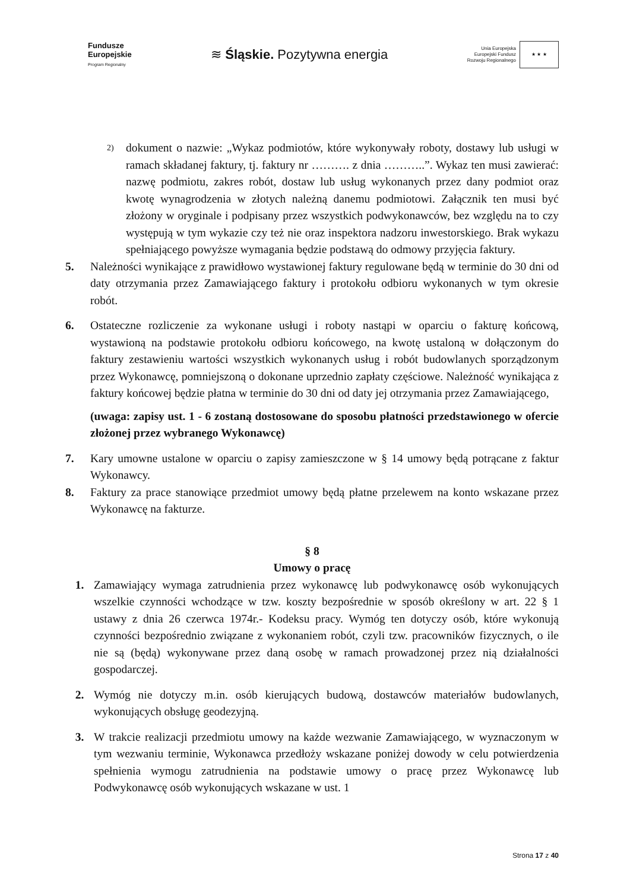Fundusze
Europejskie
Program Regionalny
≋ Śląskie. Pozytywna energia
Unia Europejska
Europejski Fundusz
Rozwoju Regionalnego
★ ★ ★
2)
dokument o nazwie: „Wykaz podmiotów, które wykonywały roboty, dostawy lub usługi w ramach składanej faktury, tj. faktury nr ………. z dnia ………..”. Wykaz ten musi zawierać: nazwę podmiotu, zakres robót, dostaw lub usług wykonanych przez dany podmiot oraz kwotę wynagrodzenia w złotych należną danemu podmiotowi. Załącznik ten musi być złożony w oryginale i podpisany przez wszystkich podwykonawców, bez względu na to czy występują w tym wykazie czy też nie oraz inspektora nadzoru inwestorskiego. Brak wykazu spełniającego powyższe wymagania będzie podstawą do odmowy przyjęcia faktury.
5. Należności wynikające z prawidłowo wystawionej faktury regulowane będą w terminie do 30 dni od daty otrzymania przez Zamawiającego faktury i protokołu odbioru wykonanych w tym okresie robót.
6. Ostateczne rozliczenie za wykonane usługi i roboty nastąpi w oparciu o fakturę końcową, wystawioną na podstawie protokołu odbioru końcowego, na kwotę ustaloną w dołączonym do faktury zestawieniu wartości wszystkich wykonanych usług i robót budowlanych sporządzonym przez Wykonawcę, pomniejszoną o dokonane uprzednio zapłaty częściowe. Należność wynikająca z faktury końcowej będzie płatna w terminie do 30 dni od daty jej otrzymania przez Zamawiającego,
(uwaga: zapisy ust. 1 - 6 zostaną dostosowane do sposobu płatności przedstawionego w ofercie złożonej przez wybranego Wykonawcę)
7. Kary umowne ustalone w oparciu o zapisy zamieszczone w § 14 umowy będą potrącane z faktur Wykonawcy.
8. Faktury za prace stanowiące przedmiot umowy będą płatne przelewem na konto wskazane przez Wykonawcę na fakturze.
§ 8
Umowy o pracę
1. Zamawiający wymaga zatrudnienia przez wykonawcę lub podwykonawcę osób wykonujących wszelkie czynności wchodzące w tzw. koszty bezpośrednie w sposób określony w art. 22 § 1 ustawy z dnia 26 czerwca 1974r.- Kodeksu pracy. Wymóg ten dotyczy osób, które wykonują czynności bezpośrednio związane z wykonaniem robót, czyli tzw. pracowników fizycznych, o ile nie są (będą) wykonywane przez daną osobę w ramach prowadzonej przez nią działalności gospodarczej.
2. Wymóg nie dotyczy m.in. osób kierujących budową, dostawców materiałów budowlanych, wykonujących obsługę geodezyjną.
3. W trakcie realizacji przedmiotu umowy na każde wezwanie Zamawiającego, w wyznaczonym w tym wezwaniu terminie, Wykonawca przedłoży wskazane poniżej dowody w celu potwierdzenia spełnienia wymogu zatrudnienia na podstawie umowy o pracę przez Wykonawcę lub Podwykonawcę osób wykonujących wskazane w ust. 1
Strona 17 z 40